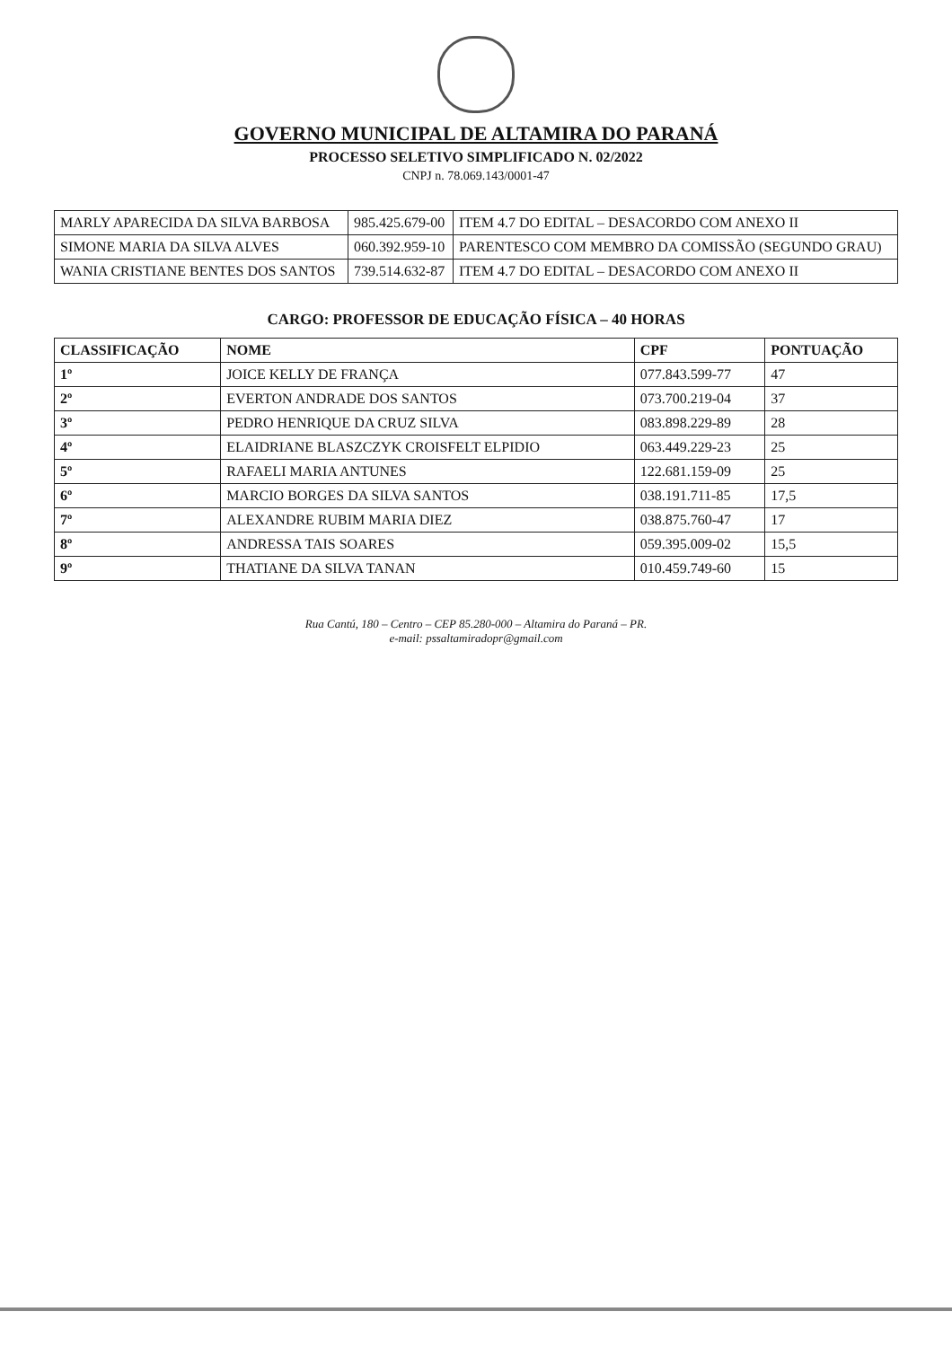GOVERNO MUNICIPAL DE ALTAMIRA DO PARANÁ
PROCESSO SELETIVO SIMPLIFICADO N. 02/2022
CNPJ n. 78.069.143/0001-47
| MARLY APARECIDA DA SILVA BARBOSA | 985.425.679-00 | ITEM 4.7 DO EDITAL – DESACORDO COM ANEXO II |
| SIMONE MARIA DA SILVA ALVES | 060.392.959-10 | PARENTESCO COM MEMBRO DA COMISSÃO (SEGUNDO GRAU) |
| WANIA CRISTIANE BENTES DOS SANTOS | 739.514.632-87 | ITEM 4.7 DO EDITAL – DESACORDO COM ANEXO II |
CARGO: PROFESSOR DE EDUCAÇÃO FÍSICA – 40 HORAS
| CLASSIFICAÇÃO | NOME | CPF | PONTUAÇÃO |
| --- | --- | --- | --- |
| 1º | JOICE KELLY DE FRANÇA | 077.843.599-77 | 47 |
| 2º | EVERTON ANDRADE DOS SANTOS | 073.700.219-04 | 37 |
| 3º | PEDRO HENRIQUE DA CRUZ SILVA | 083.898.229-89 | 28 |
| 4º | ELAIDRIANE BLASZCZYK CROISFELT ELPIDIO | 063.449.229-23 | 25 |
| 5º | RAFAELI MARIA ANTUNES | 122.681.159-09 | 25 |
| 6º | MARCIO BORGES DA SILVA SANTOS | 038.191.711-85 | 17,5 |
| 7º | ALEXANDRE RUBIM MARIA DIEZ | 038.875.760-47 | 17 |
| 8º | ANDRESSA TAIS SOARES | 059.395.009-02 | 15,5 |
| 9º | THATIANE DA SILVA TANAN | 010.459.749-60 | 15 |
Rua Cantú, 180 – Centro – CEP 85.280-000 – Altamira do Paraná – PR.
e-mail: pssaltamiradopr@gmail.com